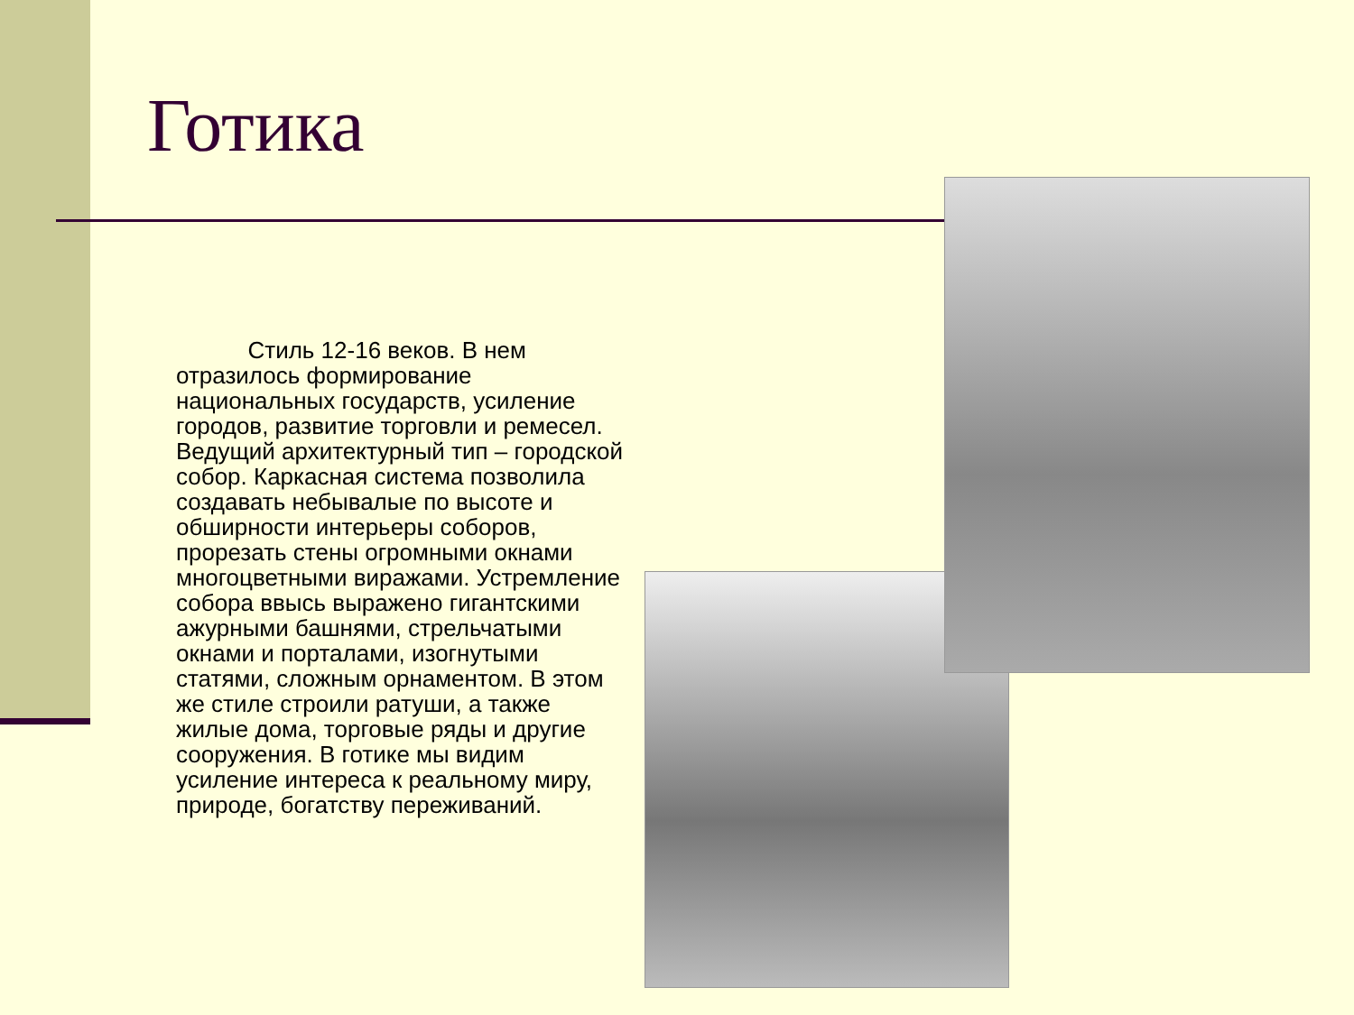Готика
Стиль 12-16 веков. В нем отразилось формирование национальных государств, усиление городов, развитие торговли и ремесел. Ведущий архитектурный тип – городской собор. Каркасная система позволила создавать небывалые по высоте и обширности интерьеры соборов, прорезать стены огромными окнами многоцветными виражами. Устремление собора ввысь выражено гигантскими ажурными башнями, стрельчатыми окнами и порталами, изогнутыми статями, сложным орнаментом. В этом же стиле строили ратуши, а также жилые дома, торговые ряды и другие сооружения. В готике мы видим усиление интереса к реальному миру, природе, богатству переживаний.